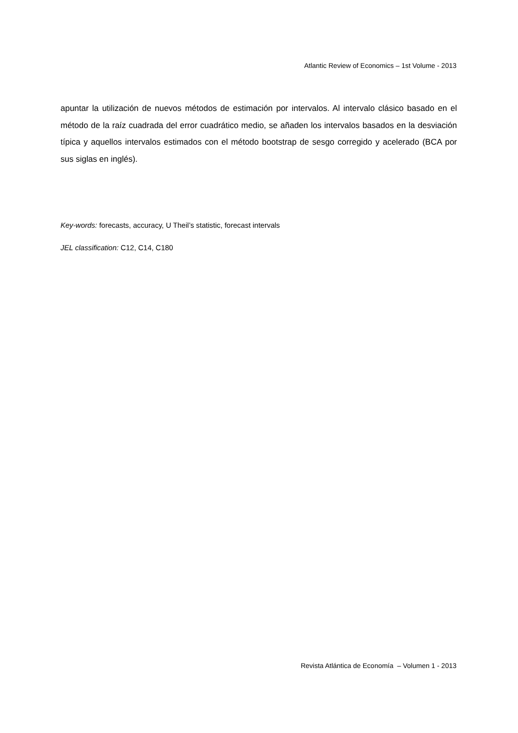Atlantic Review of Economics – 1st Volume - 2013
apuntar la utilización de nuevos métodos de estimación por intervalos. Al intervalo clásico basado en el método de la raíz cuadrada del error cuadrático medio, se añaden los intervalos basados en la desviación típica y aquellos intervalos estimados con el método bootstrap de sesgo corregido y acelerado (BCA por sus siglas en inglés).
Key-words: forecasts, accuracy, U Theil’s statistic, forecast intervals
JEL classification: C12, C14, C180
Revista Atlántica de Economía – Volumen 1 - 2013